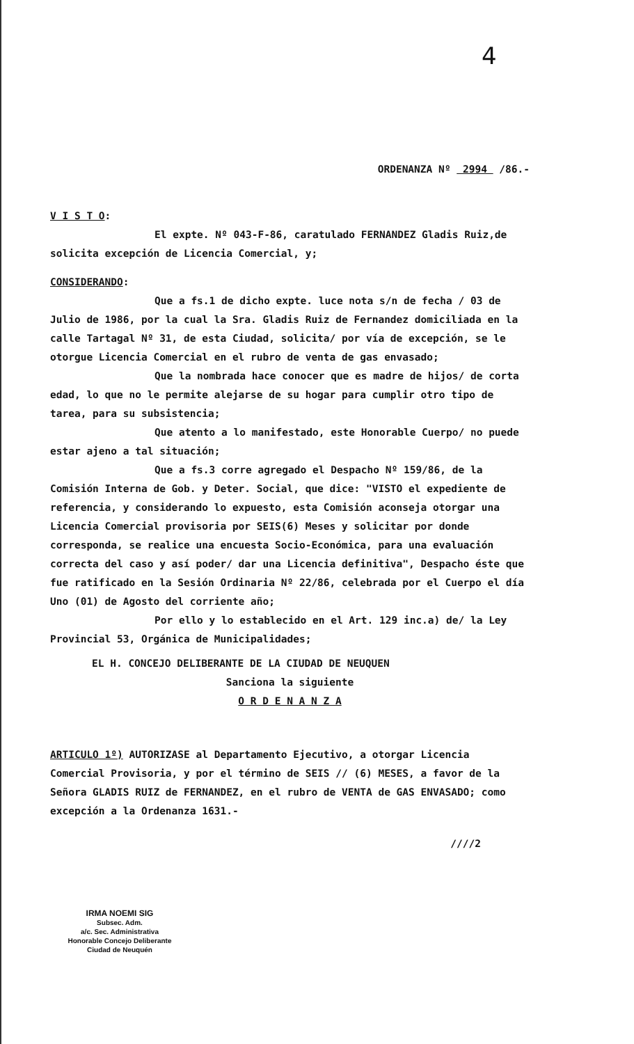4
ORDENANZA Nº 2994 /86.-
V I S T O:
El expte. Nº 043-F-86, caratulado FERNANDEZ Gladis Ruiz,de solicita excepción de Licencia Comercial, y;
CONSIDERANDO:
Que a fs.1 de dicho expte. luce nota s/n de fecha / 03 de Julio de 1986, por la cual la Sra. Gladis Ruiz de Fernandez domiciliada en la calle Tartagal Nº 31, de esta Ciudad, solicita/ por vía de excepción, se le otorgue Licencia Comercial en el rubro de venta de gas envasado;
Que la nombrada hace conocer que es madre de hijos/ de corta edad, lo que no le permite alejarse de su hogar para cumplir otro tipo de tarea, para su subsistencia;
Que atento a lo manifestado, este Honorable Cuerpo/ no puede estar ajeno a tal situación;
Que a fs.3 corre agregado el Despacho Nº 159/86, de la Comisión Interna de Gob. y Deter. Social, que dice: "VISTO el expediente de referencia, y considerando lo expuesto, esta Comisión aconseja otorgar una Licencia Comercial provisoria por SEIS(6) Meses y solicitar por donde corresponda, se realice una encuesta Socio-Económica, para una evaluación correcta del caso y así poder/ dar una Licencia definitiva", Despacho éste que fue ratificado en la Sesión Ordinaria Nº 22/86, celebrada por el Cuerpo el día Uno (01) de Agosto del corriente año;
Por ello y lo establecido en el Art. 129 inc.a) de/ la Ley Provincial 53, Orgánica de Municipalidades;
EL H. CONCEJO DELIBERANTE DE LA CIUDAD DE NEUQUEN
Sanciona la siguiente
O R D E N A N Z A
ARTICULO 1º) AUTORIZASE al Departamento Ejecutivo, a otorgar Licencia Comercial Provisoria, y por el término de SEIS // (6) MESES, a favor de la Señora GLADIS RUIZ de FERNANDEZ, en el rubro de VENTA de GAS ENVASADO; como excepción a la Ordenanza 1631.-
////2
IRMA NOEMI SIG
Subsec. Adm.
a/c. Sec. Administrativa
Honorable Concejo Deliberante
Ciudad de Neuquén